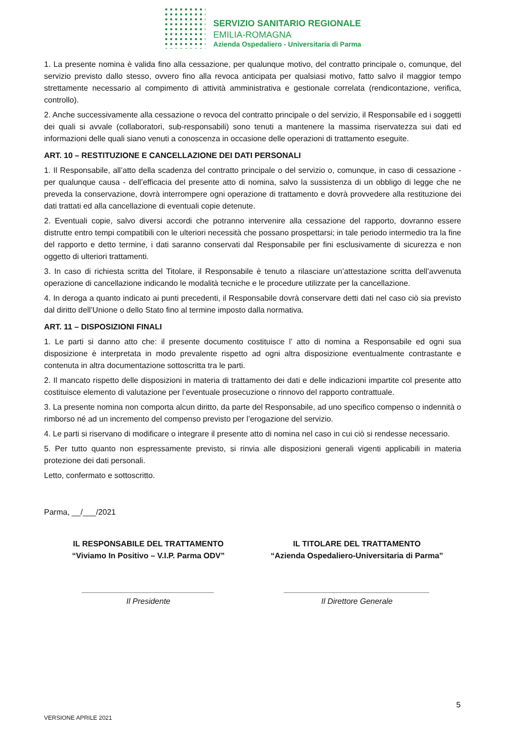SERVIZIO SANITARIO REGIONALE
EMILIA-ROMAGNA
Azienda Ospedaliero - Universitaria di Parma
1. La presente nomina è valida fino alla cessazione, per qualunque motivo, del contratto principale o, comunque, del servizio previsto dallo stesso, ovvero fino alla revoca anticipata per qualsiasi motivo, fatto salvo il maggior tempo strettamente necessario al compimento di attività amministrativa e gestionale correlata (rendicontazione, verifica, controllo).
2. Anche successivamente alla cessazione o revoca del contratto principale o del servizio, il Responsabile ed i soggetti dei quali si avvale (collaboratori, sub-responsabili) sono tenuti a mantenere la massima riservatezza sui dati ed informazioni delle quali siano venuti a conoscenza in occasione delle operazioni di trattamento eseguite.
ART. 10 – RESTITUZIONE E CANCELLAZIONE DEI DATI PERSONALI
1. Il Responsabile, all’atto della scadenza del contratto principale o del servizio o, comunque, in caso di cessazione - per qualunque causa - dell’efficacia del presente atto di nomina, salvo la sussistenza di un obbligo di legge che ne preveda la conservazione, dovrà interrompere ogni operazione di trattamento e dovrà provvedere alla restituzione dei dati trattati ed alla cancellazione di eventuali copie detenute.
2. Eventuali copie, salvo diversi accordi che potranno intervenire alla cessazione del rapporto, dovranno essere distrutte entro tempi compatibili con le ulteriori necessità che possano prospettarsi; in tale periodo intermedio tra la fine del rapporto e detto termine, i dati saranno conservati dal Responsabile per fini esclusivamente di sicurezza e non oggetto di ulteriori trattamenti.
3. In caso di richiesta scritta del Titolare, il Responsabile è tenuto a rilasciare un’attestazione scritta dell’avvenuta operazione di cancellazione indicando le modalità tecniche e le procedure utilizzate per la cancellazione.
4. In deroga a quanto indicato ai punti precedenti, il Responsabile dovrà conservare detti dati nel caso ciò sia previsto dal diritto dell’Unione o dello Stato fino al termine imposto dalla normativa.
ART. 11 – DISPOSIZIONI FINALI
1. Le parti si danno atto che: il presente documento costituisce l’ atto di nomina a Responsabile ed ogni sua disposizione è interpretata in modo prevalente rispetto ad ogni altra disposizione eventualmente contrastante e contenuta in altra documentazione sottoscritta tra le parti.
2. Il mancato rispetto delle disposizioni in materia di trattamento dei dati e delle indicazioni impartite col presente atto costituisce elemento di valutazione per l’eventuale prosecuzione o rinnovo del rapporto contrattuale.
3. La presente nomina non comporta alcun diritto, da parte del Responsabile, ad uno specifico compenso o indennità o rimborso né ad un incremento del compenso previsto per l’erogazione del servizio.
4. Le parti si riservano di modificare o integrare il presente atto di nomina nel caso in cui ciò si rendesse necessario.
5. Per tutto quanto non espressamente previsto, si rinvia alle disposizioni generali vigenti applicabili in materia protezione dei dati personali.
Letto, confermato e sottoscritto.
Parma, __/___/2021
IL RESPONSABILE DEL TRATTAMENTO
“Viviamo In Positivo – V.I.P. Parma ODV”
IL TITOLARE DEL TRATTAMENTO
“Azienda Ospedaliero-Universitaria di Parma”
______________________________
Il Presidente
_________________________________
Il Direttore Generale
5
VERSIONE APRILE 2021